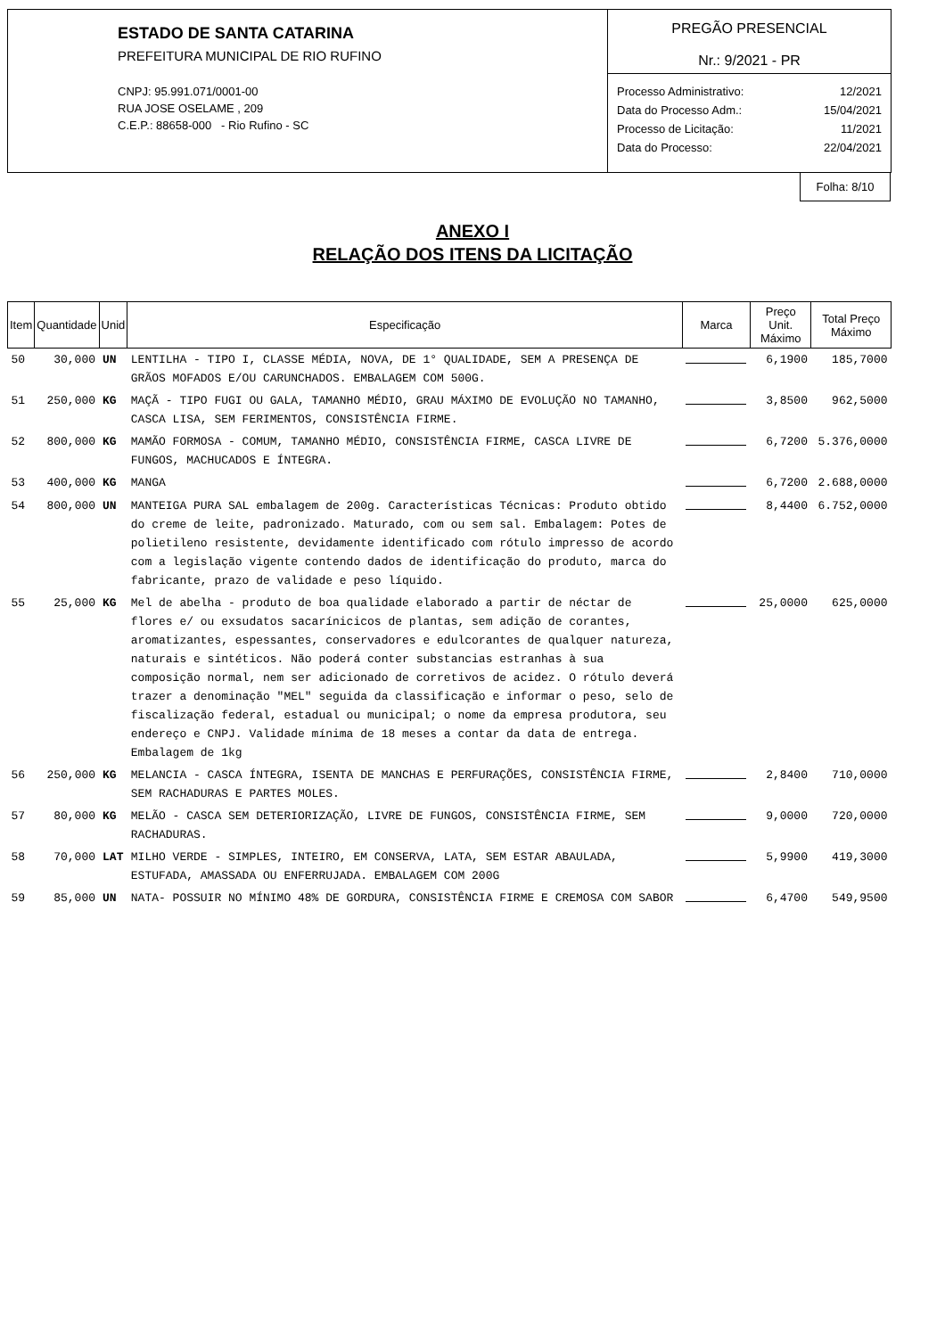ESTADO DE SANTA CATARINA
PREFEITURA MUNICIPAL DE RIO RUFINO
CNPJ: 95.991.071/0001-00
RUA JOSE OSELAME , 209
C.E.P.: 88658-000 - Rio Rufino - SC
PREGÃO PRESENCIAL
Nr.: 9/2021 - PR
| Processo Administrativo: | 12/2021 |
| Data do Processo Adm.: | 15/04/2021 |
| Processo de Licitação: | 11/2021 |
| Data do Processo: | 22/04/2021 |
Folha: 8/10
ANEXO I
RELAÇÃO DOS ITENS DA LICITAÇÃO
| Item | Quantidade | Unid | Especificação | Marca | Preço Unit. Máximo | Total Preço Máximo |
| --- | --- | --- | --- | --- | --- | --- |
| 50 | 30,000 | UN | LENTILHA - TIPO I, CLASSE MÉDIA, NOVA, DE 1° QUALIDADE, SEM A PRESENÇA DE GRÃOS MOFADOS E/OU CARUNCHADOS. EMBALAGEM COM 500G. | | 6,1900 | 185,7000 |
| 51 | 250,000 | KG | MAÇÃ - TIPO FUGI OU GALA, TAMANHO MÉDIO, GRAU MÁXIMO DE EVOLUÇÃO NO TAMANHO, CASCA LISA, SEM FERIMENTOS, CONSISTÊNCIA FIRME. | | 3,8500 | 962,5000 |
| 52 | 800,000 | KG | MAMÃO FORMOSA - COMUM, TAMANHO MÉDIO, CONSISTÊNCIA FIRME, CASCA LIVRE DE FUNGOS, MACHUCADOS E ÍNTEGRA. | | 6,7200 | 5.376,0000 |
| 53 | 400,000 | KG | MANGA | | 6,7200 | 2.688,0000 |
| 54 | 800,000 | UN | MANTEIGA PURA SAL embalagem de 200g. Características Técnicas: Produto obtido do creme de leite, padronizado. Maturado, com ou sem sal. Embalagem: Potes de polietileno resistente, devidamente identificado com rótulo impresso de acordo com a legislação vigente contendo dados de identificação do produto, marca do fabricante, prazo de validade e peso líquido. | | 8,4400 | 6.752,0000 |
| 55 | 25,000 | KG | Mel de abelha - produto de boa qualidade elaborado a partir de néctar de flores e/ ou exsudatos sacarínicicos de plantas, sem adição de corantes, aromatizantes, espessantes, conservadores e edulcorantes de qualquer natureza, naturais e sintéticos. Não poderá conter substancias estranhas à sua composição normal, nem ser adicionado de corretivos de acidez. O rótulo deverá trazer a denominação "MEL" seguida da classificação e informar o peso, selo de fiscalização federal, estadual ou municipal; o nome da empresa produtora, seu endereço e CNPJ. Validade mínima de 18 meses a contar da data de entrega. Embalagem de 1kg | | 25,0000 | 625,0000 |
| 56 | 250,000 | KG | MELANCIA - CASCA ÍNTEGRA, ISENTA DE MANCHAS E PERFURAÇÕES, CONSISTÊNCIA FIRME, SEM RACHADURAS E PARTES MOLES. | | 2,8400 | 710,0000 |
| 57 | 80,000 | KG | MELÃO - CASCA SEM DETERIORIZAÇÃO, LIVRE DE FUNGOS, CONSISTÊNCIA FIRME, SEM RACHADURAS. | | 9,0000 | 720,0000 |
| 58 | 70,000 | LAT | MILHO VERDE - SIMPLES, INTEIRO, EM CONSERVA, LATA, SEM ESTAR ABAULADA, ESTUFADA, AMASSADA OU ENFERRUJADA. EMBALAGEM COM 200G | | 5,9900 | 419,3000 |
| 59 | 85,000 | UN | NATA- POSSUIR NO MÍNIMO 48% DE GORDURA, CONSISTÊNCIA FIRME E CREMOSA COM SABOR | | 6,4700 | 549,9500 |